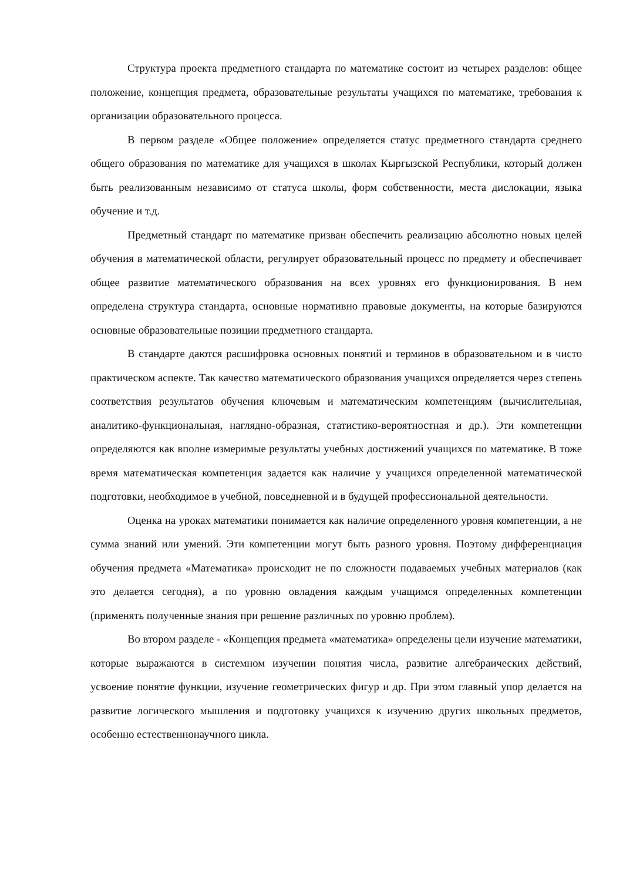Структура проекта предметного стандарта по математике состоит из четырех разделов: общее положение, концепция предмета, образовательные результаты учащихся по математике, требования к организации образовательного процесса.
В первом разделе «Общее положение» определяется статус предметного стандарта среднего общего образования по математике для учащихся в школах Кыргызской Республики, который должен быть реализованным независимо от статуса школы, форм собственности, места дислокации, языка обучение и т.д.
Предметный стандарт по математике призван обеспечить реализацию абсолютно новых целей обучения в математической области, регулирует образовательный процесс по предмету и обеспечивает общее развитие математического образования на всех уровнях его функционирования. В нем определена структура стандарта, основные нормативно правовые документы, на которые базируются основные образовательные позиции предметного стандарта.
В стандарте даются расшифровка основных понятий и терминов в образовательном и в чисто практическом аспекте. Так качество математического образования учащихся определяется через степень соответствия результатов обучения ключевым и математическим компетенциям (вычислительная, аналитико-функциональная, наглядно-образная, статистико-вероятностная и др.). Эти компетенции определяются как вполне измеримые результаты учебных достижений учащихся по математике. В тоже время математическая компетенция задается как наличие у учащихся определенной математической подготовки, необходимое в учебной, повседневной и в будущей профессиональной деятельности.
Оценка на уроках математики понимается как наличие определенного уровня компетенции, а не сумма знаний или умений. Эти компетенции могут быть разного уровня. Поэтому дифференциация обучения предмета «Математика» происходит не по сложности подаваемых учебных материалов (как это делается сегодня), а по уровню овладения каждым учащимся определенных компетенции (применять полученные знания при решение различных по уровню проблем).
Во втором разделе - «Концепция предмета «математика» определены цели изучение математики, которые выражаются в системном изучении понятия числа, развитие алгебраических действий, усвоение понятие функции, изучение геометрических фигур и др. При этом главный упор делается на развитие логического мышления и подготовку учащихся к изучению других школьных предметов, особенно естественнонаучного цикла.